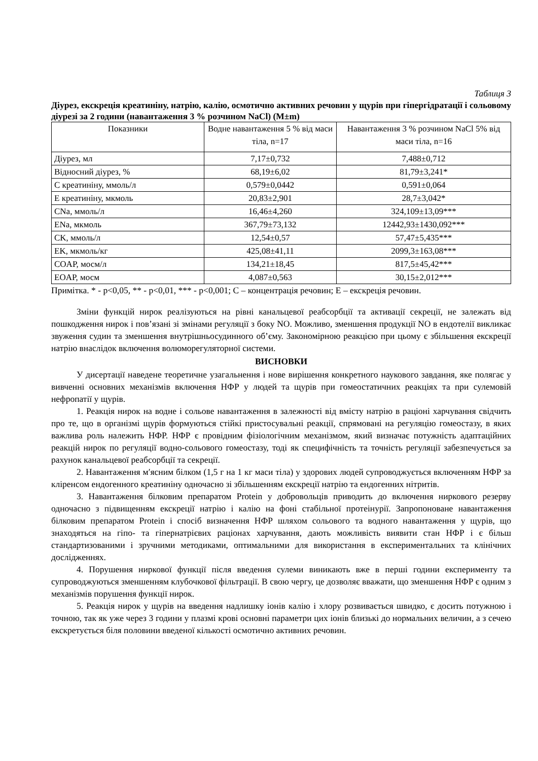Таблиця 3
Діурез, екскреція креатиніну, натрію, калію, осмотично активних речовин у щурів при гіпергідратації і сольовому діурезі за 2 години (навантаження 3 % розчином NaCl) (M±m)
| Показники | Водне навантаження 5 % від маси тіла, n=17 | Навантаження 3 % розчином NaCl 5% від маси тіла, n=16 |
| --- | --- | --- |
| Діурез, мл | 7,17±0,732 | 7,488±0,712 |
| Відносний діурез, % | 68,19±6,02 | 81,79±3,241* |
| С креатиніну, ммоль/л | 0,579±0,0442 | 0,591±0,064 |
| Е креатиніну, мкмоль | 20,83±2,901 | 28,7±3,042* |
| CNa, ммоль/л | 16,46±4,260 | 324,109±13,09*** |
| ENa, мкмоль | 367,79±73,132 | 12442,93±1430,092*** |
| CK, ммоль/л | 12,54±0,57 | 57,47±5,435*** |
| EK, мкмоль/кг | 425,08±41,11 | 2099,3±163,08*** |
| COAP, мосм/л | 134,21±18,45 | 817,5±45,42*** |
| EOAP, мосм | 4,087±0,563 | 30,15±2,012*** |
Примітка. * - p<0,05, ** - p<0,01, *** - p<0,001; C – концентрація речовин; E – екскреція речовин.
Зміни функцій нирок реалізуються на рівні канальцевої реабсорбції та активації секреції, не залежать від пошкодження нирок і пов’язані зі змінами регуляції з боку NO. Можливо, зменшення продукції NO в ендотелії викликає звуження судин та зменшення внутрішньосудинного об’єму. Закономірною реакцією при цьому є збільшення екскреції натрію внаслідок включення волюморегуляторної системи.
ВИСНОВКИ
У дисертації наведене теоретичне узагальнення і нове вирішення конкретного наукового завдання, яке полягає у вивченні основних механізмів включення НФР у людей та щурів при гомеостатичних реакціях та при сулемовій нефропатії у щурів.
1. Реакція нирок на водне і сольове навантаження в залежності від вмісту натрію в раціоні харчування свідчить про те, що в організмі щурів формуються стійкі пристосувальні реакції, спрямовані на регуляцію гомеостазу, в яких важлива роль належить НФР. НФР є провідним фізіологічним механізмом, який визначає потужність адаптаційних реакцій нирок по регуляції водно-сольового гомеостазу, тоді як специфічність та точність регуляції забезпечується за рахунок канальцевої реабсорбції та секреції.
2. Навантаження м′ясним білком (1,5 г на 1 кг маси тіла) у здорових людей супроводжується включенням НФР за кліренсом ендогенного креатиніну одночасно зі збільшенням екскреції натрію та ендогенних нітритів.
3. Навантаження білковим препаратом Protein у добровольців приводить до включення ниркового резерву одночасно з підвищенням екскреції натрію і калію на фоні стабільної протеінурії. Запропоноване навантаження білковим препаратом Protein і спосіб визначення НФР шляхом сольового та водного навантаження у щурів, що знаходяться на гіпо- та гіпернатрієвих раціонах харчування, дають можливість виявити стан НФР і є більш стандартизованими і зручними методиками, оптимальними для використання в експериментальних та клінічних дослідженнях.
4. Порушення ниркової функції після введення сулеми виникають вже в перші години експерименту та супроводжуються зменшенням клубочкової фільтрації. В свою чергу, це дозволяє вважати, що зменшення НФР є одним з механізмів порушення функції нирок.
5. Реакція нирок у щурів на введення надлишку іонів калію і хлору розвивається швидко, є досить потужною і точною, так як уже через 3 години у плазмі крові основні параметри цих іонів близькі до нормальних величин, а з сечею екскретується біля половини введеної кількості осмотично активних речовин.